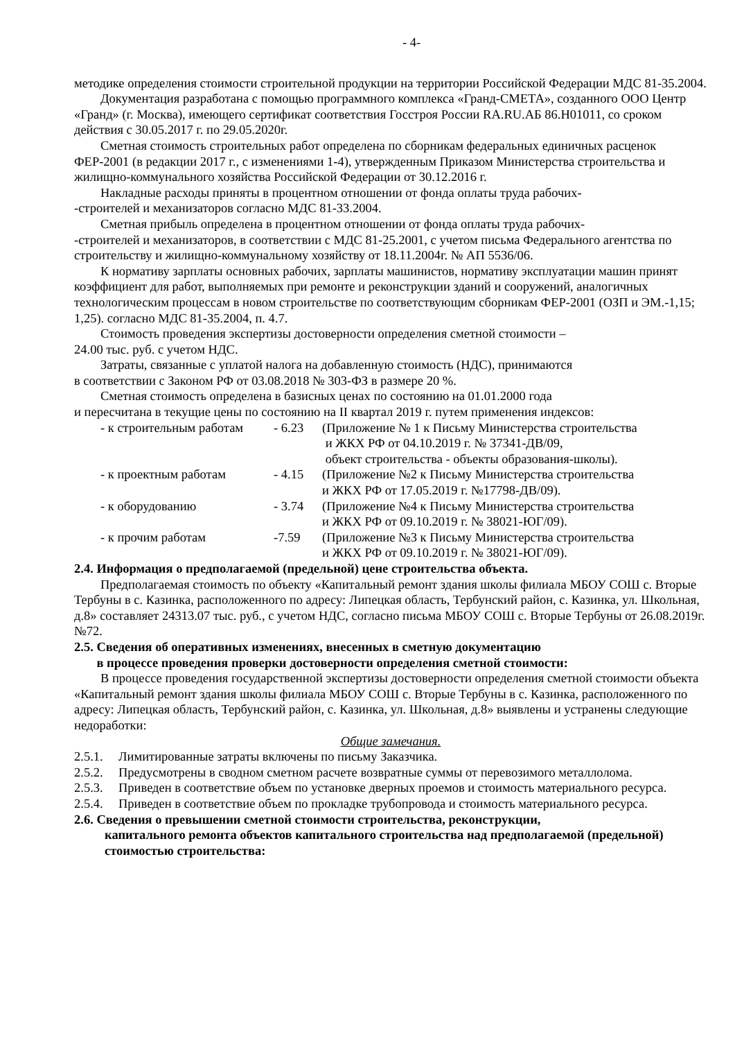- 4-
методике определения стоимости строительной продукции на территории Российской Федерации МДС 81-35.2004.
Документация разработана с помощью программного комплекса «Гранд-СМЕТА», созданного ООО Центр «Гранд» (г. Москва), имеющего сертификат соответствия Госстроя России RA.RU.АБ 86.Н01011, со сроком действия с 30.05.2017 г. по 29.05.2020г.
Сметная стоимость строительных работ определена по сборникам федеральных единичных расценок ФЕР-2001 (в редакции 2017 г., с изменениями 1-4), утвержденным Приказом Министерства строительства и жилищно-коммунального хозяйства Российской Федерации от 30.12.2016 г.
Накладные расходы приняты в процентном отношении от фонда оплаты труда рабочих-
-строителей и механизаторов согласно МДС 81-33.2004.
Сметная прибыль определена в процентном отношении от фонда оплаты труда рабочих-
-строителей и механизаторов, в соответствии с МДС 81-25.2001, с учетом письма Федерального агентства по строительству и жилищно-коммунальному хозяйству от 18.11.2004г. № АП 5536/06.
К нормативу зарплаты основных рабочих, зарплаты машинистов, нормативу эксплуатации машин принят коэффициент для работ, выполняемых при ремонте и реконструкции зданий и сооружений, аналогичных технологическим процессам в новом строительстве по соответствующим сборникам ФЕР-2001 (ОЗП и ЭМ.-1,15; 1,25). согласно МДС 81-35.2004, п. 4.7.
Стоимость проведения экспертизы достоверности определения сметной стоимости –
24.00 тыс. руб. с учетом НДС.
Затраты, связанные с уплатой налога на добавленную стоимость (НДС), принимаются
в соответствии с Законом РФ от 03.08.2018 № 303-ФЗ в размере 20 %.
Сметная стоимость определена в базисных ценах по состоянию на 01.01.2000 года
и пересчитана в текущие цены по состоянию на II квартал 2019 г. путем применения индексов:
| - к строительным работам | - 6.23 | (Приложение № 1 к Письму Министерства строительства и ЖКХ РФ от 04.10.2019 г. № 37341-ДВ/09, объект строительства - объекты образования-школы). |
| - к проектным работам | - 4.15 | (Приложение №2 к Письму Министерства строительства и ЖКХ РФ от 17.05.2019 г. №17798-ДВ/09). |
| - к оборудованию | - 3.74 | (Приложение №4 к Письму Министерства строительства и ЖКХ РФ от 09.10.2019 г. № 38021-ЮГ/09). |
| - к прочим работам | -7.59 | (Приложение №3 к Письму Министерства строительства и ЖКХ РФ от 09.10.2019 г. № 38021-ЮГ/09). |
2.4. Информация о предполагаемой (предельной) цене строительства объекта.
Предполагаемая стоимость по объекту «Капитальный ремонт здания школы филиала МБОУ СОШ с. Вторые Тербуны в с. Казинка, расположенного по адресу: Липецкая область, Тербунский район, с. Казинка, ул. Школьная, д.8» составляет 24313.07 тыс. руб., с учетом НДС, согласно письма МБОУ СОШ с. Вторые Тербуны от 26.08.2019г. №72.
2.5. Сведения об оперативных изменениях, внесенных в сметную документацию
в процессе проведения проверки достоверности определения сметной стоимости:
В процессе проведения государственной экспертизы достоверности определения сметной стоимости объекта «Капитальный ремонт здания школы филиала МБОУ СОШ с. Вторые Тербуны в с. Казинка, расположенного по адресу: Липецкая область, Тербунский район, с. Казинка, ул. Школьная, д.8» выявлены и устранены следующие недоработки:
Общие замечания.
2.5.1. Лимитированные затраты включены по письму Заказчика.
2.5.2. Предусмотрены в сводном сметном расчете возвратные суммы от перевозимого металлолома.
2.5.3. Приведен в соответствие объем по установке дверных проемов и стоимость материального ресурса.
2.5.4. Приведен в соответствие объем по прокладке трубопровода и стоимость материального ресурса.
2.6. Сведения о превышении сметной стоимости строительства, реконструкции,
капитального ремонта объектов капитального строительства над предполагаемой (предельной) стоимостью строительства: